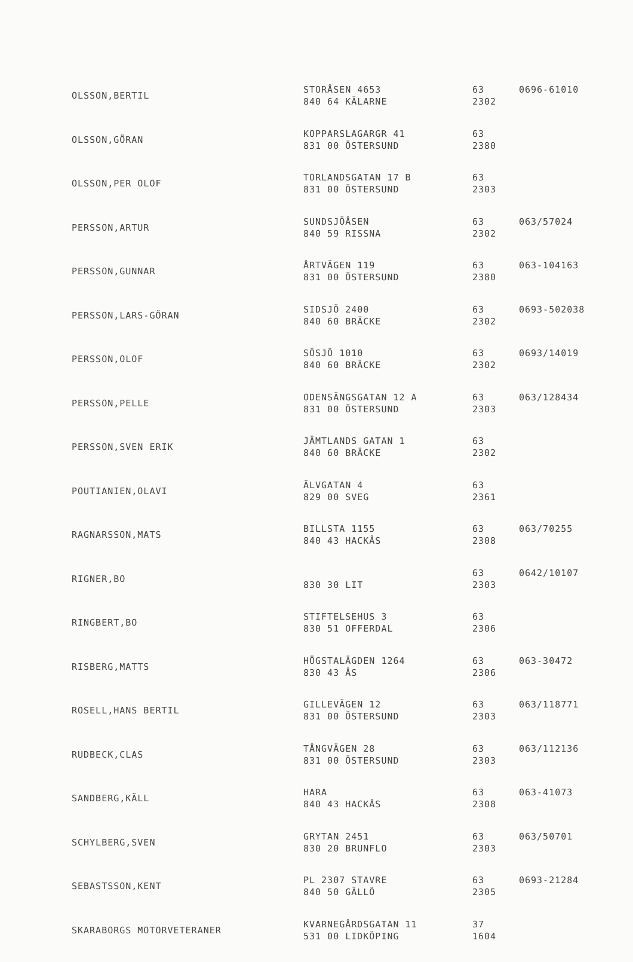| OLSSON,BERTIL | STORÅSEN 4653 840 64 KÄLARNE | 63 2302 | 0696-61010 |
| OLSSON,GÖRAN | KOPPARSLAGARGR 41 831 00 ÖSTERSUND | 63 2380 | |
| OLSSON,PER OLOF | TORLANDSGATAN 17 B 831 00 ÖSTERSUND | 63 2303 | |
| PERSSON,ARTUR | SUNDSJÖÅSEN 840 59 RISSNA | 63 2302 | 063/57024 |
| PERSSON,GUNNAR | ÅRTVÄGEN 119 831 00 ÖSTERSUND | 63 2380 | 063-104163 |
| PERSSON,LARS-GÖRAN | SIDSJÖ 2400 840 60 BRÄCKE | 63 2302 | 0693-502038 |
| PERSSON,OLOF | SÖSJÖ 1010 840 60 BRÄCKE | 63 2302 | 0693/14019 |
| PERSSON,PELLE | ODENSÄNGSGATAN 12 A 831 00 ÖSTERSUND | 63 2303 | 063/128434 |
| PERSSON,SVEN ERIK | JÄMTLANDS GATAN 1 840 60 BRÄCKE | 63 2302 | |
| POUTIANIEN,OLAVI | ÄLVGATAN 4 829 00 SVEG | 63 2361 | |
| RAGNARSSON,MATS | BILLSTA 1155 840 43 HACKÅS | 63 2308 | 063/70255 |
| RIGNER,BO | 830 30 LIT | 63 2303 | 0642/10107 |
| RINGBERT,BO | STIFTELSEHUS 3 830 51 OFFERDAL | 63 2306 | |
| RISBERG,MATTS | HÖGSTALÄGDEN 1264 830 43 ÅS | 63 2306 | 063-30472 |
| ROSELL,HANS BERTIL | GILLEVÄGEN 12 831 00 ÖSTERSUND | 63 2303 | 063/118771 |
| RUDBECK,CLAS | TÅNGVÄGEN 28 831 00 ÖSTERSUND | 63 2303 | 063/112136 |
| SANDBERG,KÄLL | HARA 840 43 HACKÅS | 63 2308 | 063-41073 |
| SCHYLBERG,SVEN | GRYTAN 2451 830 20 BRUNFLO | 63 2303 | 063/50701 |
| SEBASTSSON,KENT | PL 2307 STAVRE 840 50 GÄLLÖ | 63 2305 | 0693-21284 |
| SKARABORGS MOTORVETERANER | KVARNEGÅRDSGATAN 11 531 00 LIDKÖPING | 37 1604 | |